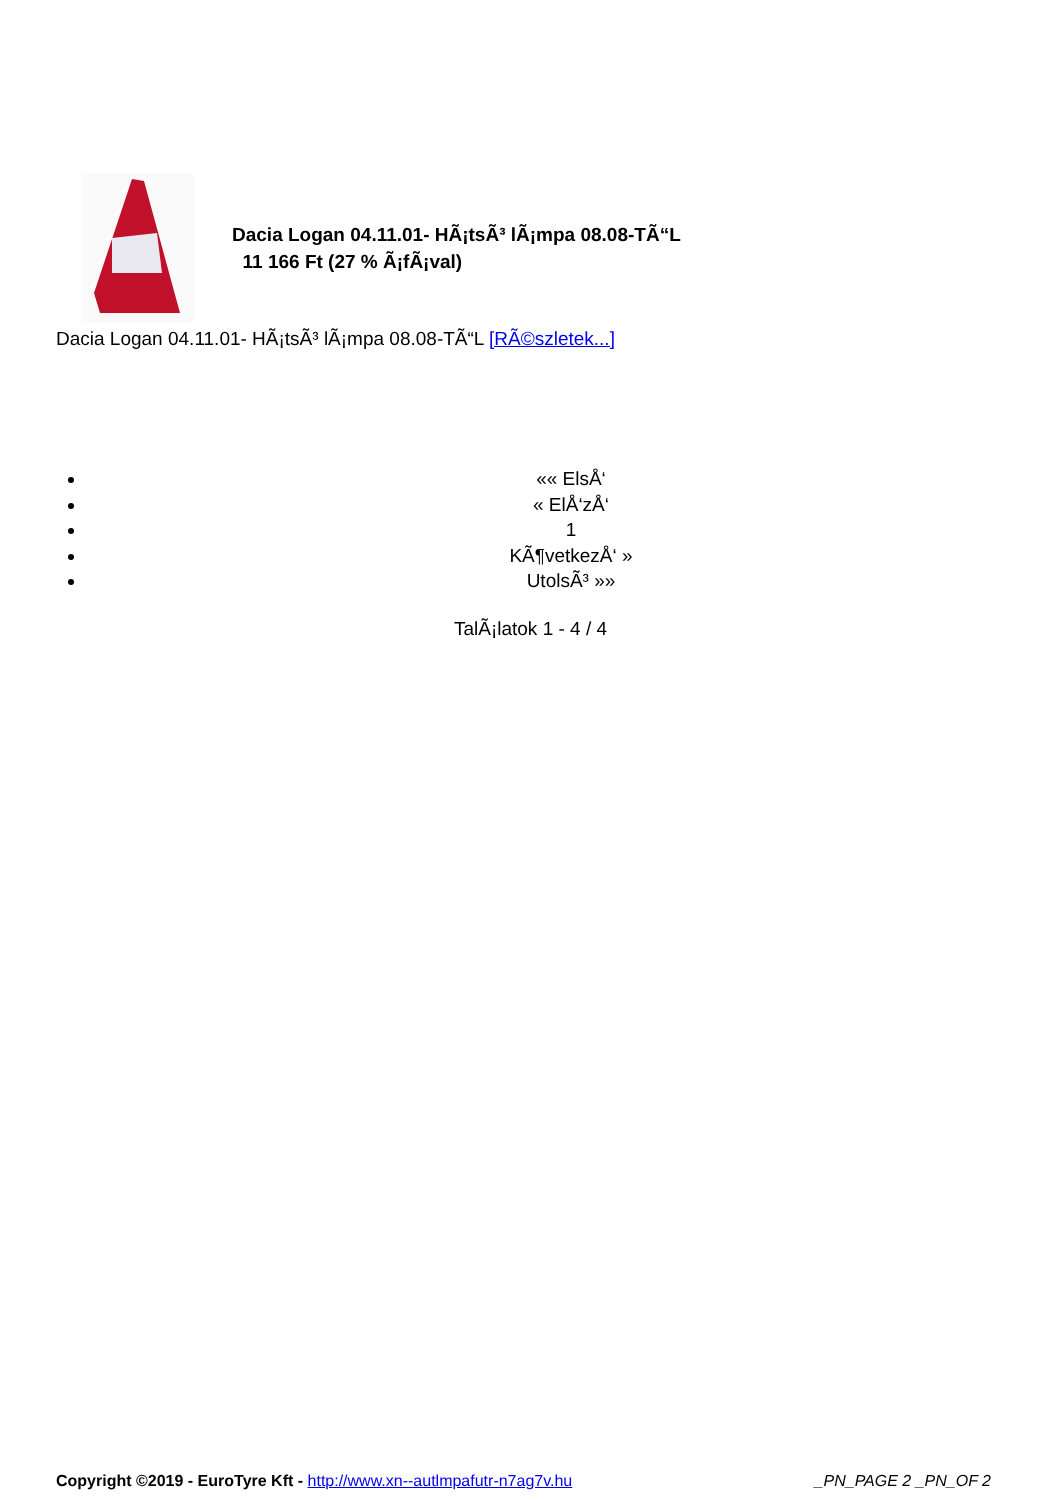Dacia Logan 04.11.01- HÃ¡tsÃ³ lÃ¡mpa 08.08-TÃ“L
11 166 Ft (27 % Ã¡fÃ¡val)
Dacia Logan 04.11.01- HÃ¡tsÃ³ lÃ¡mpa 08.08-TÃ“L [RÃ©szletek...]
«« ElsÅ‘
« ElÅ‘zÅ‘
1
KÃ¶vetkezÅ‘ »
UtolsÃ³ »»
TalÃ¡latok 1 - 4 / 4
Copyright ©2019 - EuroTyre Kft - http://www.xn--autlmpafutr-n7ag7v.hu _PN_PAGE 2 _PN_OF 2